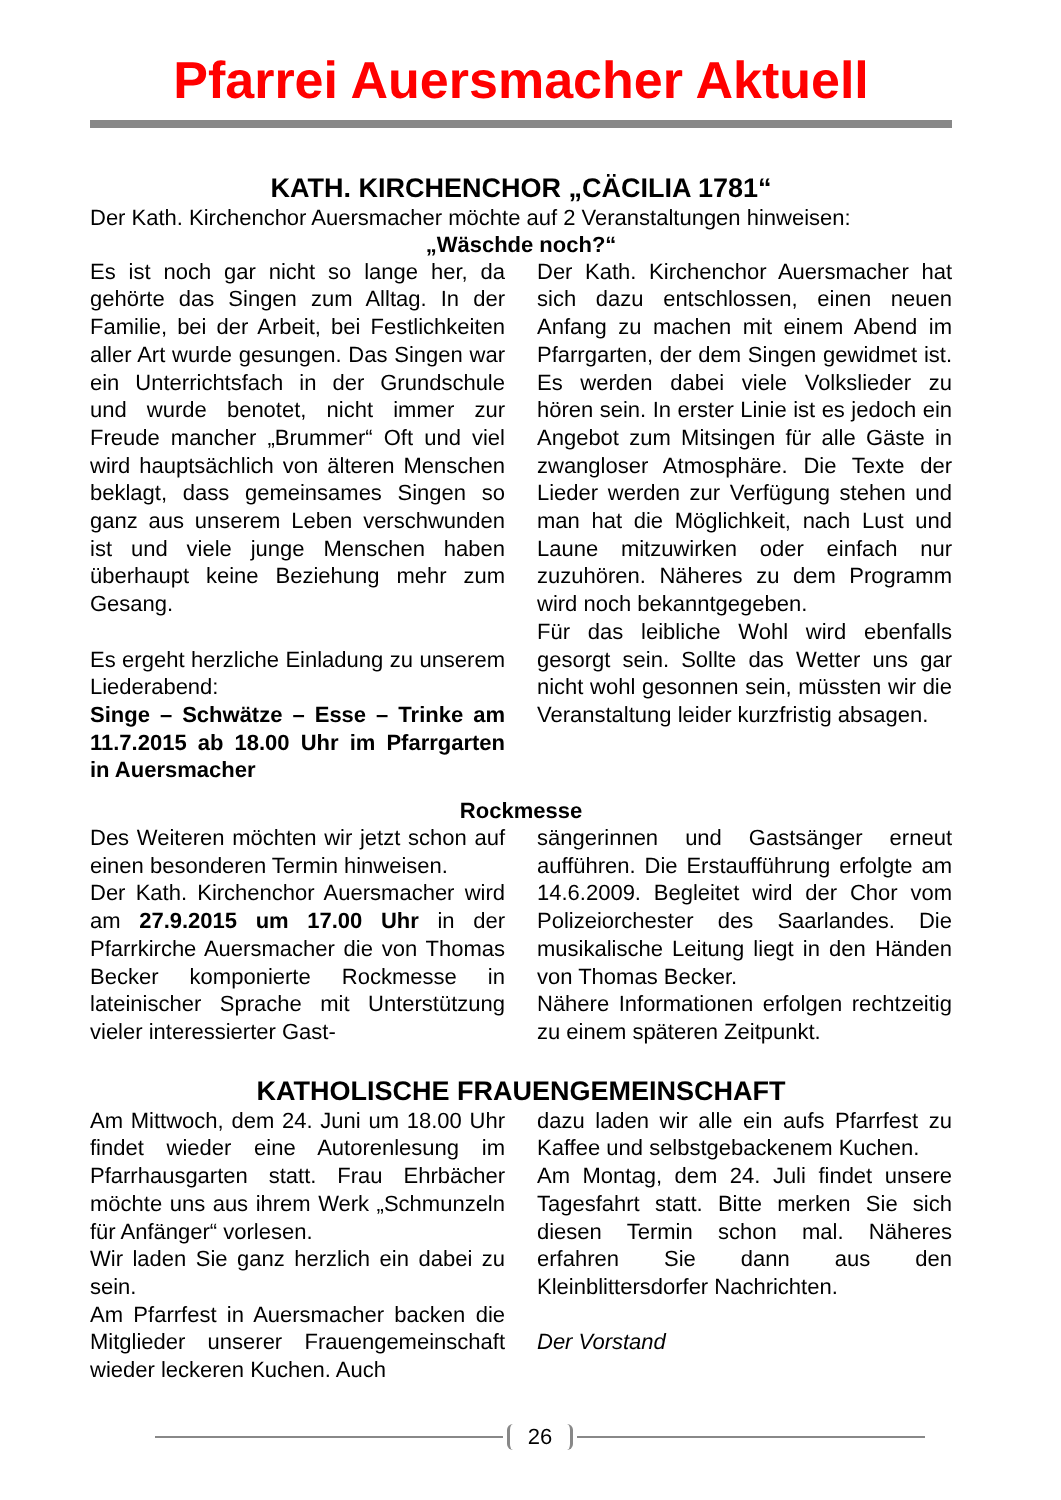Pfarrei Auersmacher Aktuell
KATH. KIRCHENCHOR „CÄCILIA 1781“
Der Kath. Kirchenchor Auersmacher möchte auf 2 Veranstaltungen hinweisen:
„Wäschde noch?“
Es ist noch gar nicht so lange her, da gehörte das Singen zum Alltag. In der Familie, bei der Arbeit, bei Festlichkeiten aller Art wurde gesungen. Das Singen war ein Unterrichtsfach in der Grundschule und wurde benotet, nicht immer zur Freude mancher „Brummer“ Oft und viel wird hauptsächlich von älteren Menschen beklagt, dass gemeinsames Singen so ganz aus unserem Leben verschwunden ist und viele junge Menschen haben überhaupt keine Beziehung mehr zum Gesang.
Es ergeht herzliche Einladung zu unserem Liederabend:
Singe – Schwätze – Esse – Trinke am 11.7.2015 ab 18.00 Uhr im Pfarrgarten in Auersmacher
Der Kath. Kirchenchor Auersmacher hat sich dazu entschlossen, einen neuen Anfang zu machen mit einem Abend im Pfarrgarten, der dem Singen gewidmet ist. Es werden dabei viele Volkslieder zu hören sein. In erster Linie ist es jedoch ein Angebot zum Mitsingen für alle Gäste in zwangloser Atmosphäre. Die Texte der Lieder werden zur Verfügung stehen und man hat die Möglichkeit, nach Lust und Laune mitzuwirken oder einfach nur zuzuhören. Näheres zu dem Programm wird noch bekanntgegeben.
Für das leibliche Wohl wird ebenfalls gesorgt sein. Sollte das Wetter uns gar nicht wohl gesonnen sein, müssten wir die Veranstaltung leider kurzfristig absagen.
Rockmesse
Des Weiteren möchten wir jetzt schon auf einen besonderen Termin hinweisen.
Der Kath. Kirchenchor Auersmacher wird am 27.9.2015 um 17.00 Uhr in der Pfarrkirche Auersmacher die von Thomas Becker komponierte Rockmesse in lateinischer Sprache mit Unterstützung vieler interessierter Gast-
sängerinnen und Gastsänger erneut aufführen. Die Erstaufführung erfolgte am 14.6.2009. Begleitet wird der Chor vom Polizeiorchester des Saarlandes. Die musikalische Leitung liegt in den Händen von Thomas Becker.
Nähere Informationen erfolgen rechtzeitig zu einem späteren Zeitpunkt.
KATHOLISCHE FRAUENGEMEINSCHAFT
Am Mittwoch, dem 24. Juni um 18.00 Uhr findet wieder eine Autorenlesung im Pfarrhausgarten statt. Frau Ehrbächer möchte uns aus ihrem Werk „Schmunzeln für Anfänger“ vorlesen.
Wir laden Sie ganz herzlich ein dabei zu sein.
Am Pfarrfest in Auersmacher backen die Mitglieder unserer Frauengemeinschaft wieder leckeren Kuchen. Auch
dazu laden wir alle ein aufs Pfarrfest zu Kaffee und selbstgebackenem Kuchen.
Am Montag, dem 24. Juli findet unsere Tagesfahrt statt. Bitte merken Sie sich diesen Termin schon mal. Näheres erfahren Sie dann aus den Kleinblittersdorfer Nachrichten.
Der Vorstand
26